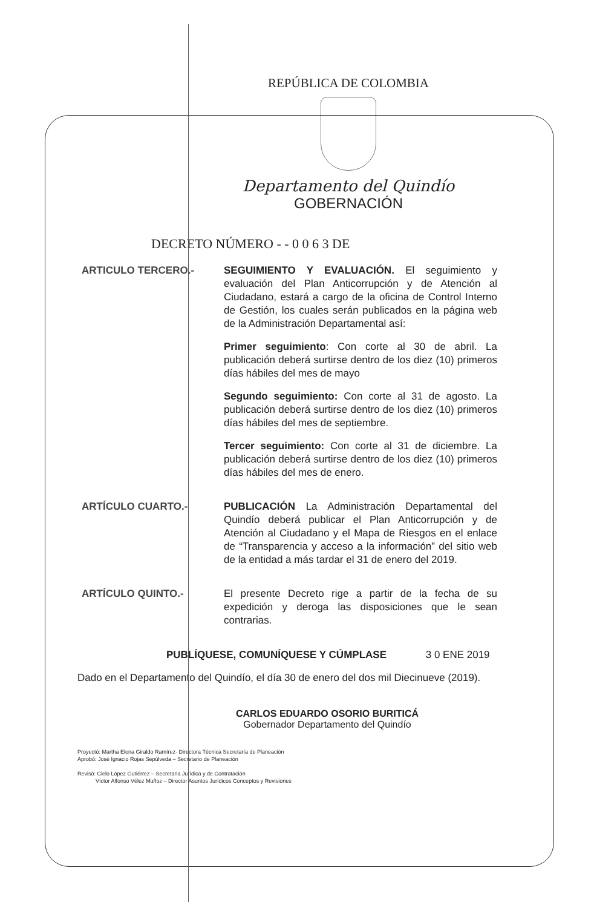REPÚBLICA DE COLOMBIA
Departamento del Quindío
GOBERNACIÓN
DECRETO NÚMERO - - 0 0 6 3 DE
ARTICULO TERCERO.- SEGUIMIENTO Y EVALUACIÓN. El seguimiento y evaluación del Plan Anticorrupción y de Atención al Ciudadano, estará a cargo de la oficina de Control Interno de Gestión, los cuales serán publicados en la página web de la Administración Departamental así:
Primer seguimiento: Con corte al 30 de abril. La publicación deberá surtirse dentro de los diez (10) primeros días hábiles del mes de mayo
Segundo seguimiento: Con corte al 31 de agosto. La publicación deberá surtirse dentro de los diez (10) primeros días hábiles del mes de septiembre.
Tercer seguimiento: Con corte al 31 de diciembre. La publicación deberá surtirse dentro de los diez (10) primeros días hábiles del mes de enero.
ARTÍCULO CUARTO.- PUBLICACIÓN La Administración Departamental del Quindío deberá publicar el Plan Anticorrupción y de Atención al Ciudadano y el Mapa de Riesgos en el enlace de “Transparencia y acceso a la información” del sitio web de la entidad a más tardar el 31 de enero del 2019.
ARTÍCULO QUINTO.- El presente Decreto rige a partir de la fecha de su expedición y deroga las disposiciones que le sean contrarias.
PUBLÍQUESE, COMUNÍQUESE Y CÚMPLASE 3 0 ENE 2019
Dado en el Departamento del Quindío, el día 30 de enero del dos mil Diecinueve (2019).
CARLOS EDUARDO OSORIO BURITICÁ
Gobernador Departamento del Quindío
Proyectó: Martha Elena Giraldo Ramírez- Directora Técnica Secretaría de Planeación
Aprobó: José Ignacio Rojas Sepúlveda – Secretario de Planeación
Revisó: Cielo López Gutiérrez – Secretaria Jurídica y de Contratación
Víctor Alfonso Vélez Muñoz – Director Asuntos Jurídicos Conceptos y Revisiones